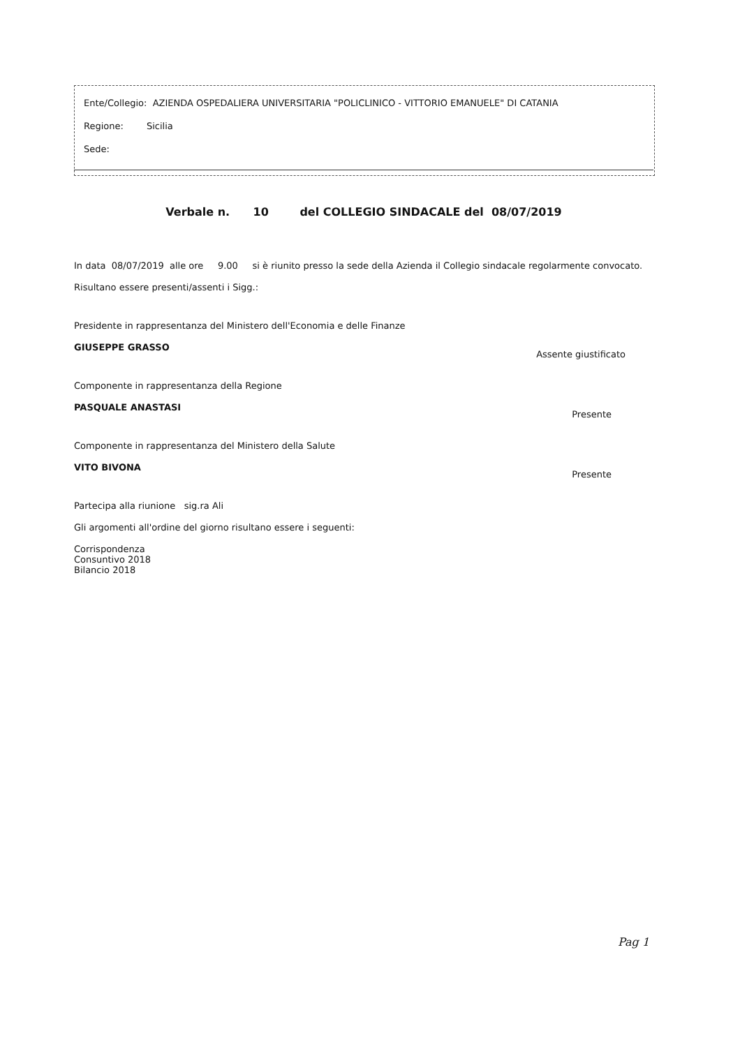Ente/Collegio: AZIENDA OSPEDALIERA UNIVERSITARIA "POLICLINICO - VITTORIO EMANUELE" DI CATANIA
Regione: Sicilia
Sede:
Verbale n. 10 del COLLEGIO SINDACALE del 08/07/2019
In data 08/07/2019 alle ore 9.00 si è riunito presso la sede della Azienda il Collegio sindacale regolarmente convocato.
Risultano essere presenti/assenti i Sigg.:
Presidente in rappresentanza del Ministero dell'Economia e delle Finanze
GIUSEPPE GRASSO Assente giustificato
Componente in rappresentanza della Regione
PASQUALE ANASTASI Presente
Componente in rappresentanza del Ministero della Salute
VITO BIVONA Presente
Partecipa alla riunione sig.ra Ali
Gli argomenti all'ordine del giorno risultano essere i seguenti:
Corrispondenza
Consuntivo 2018
Bilancio 2018
Pag 1